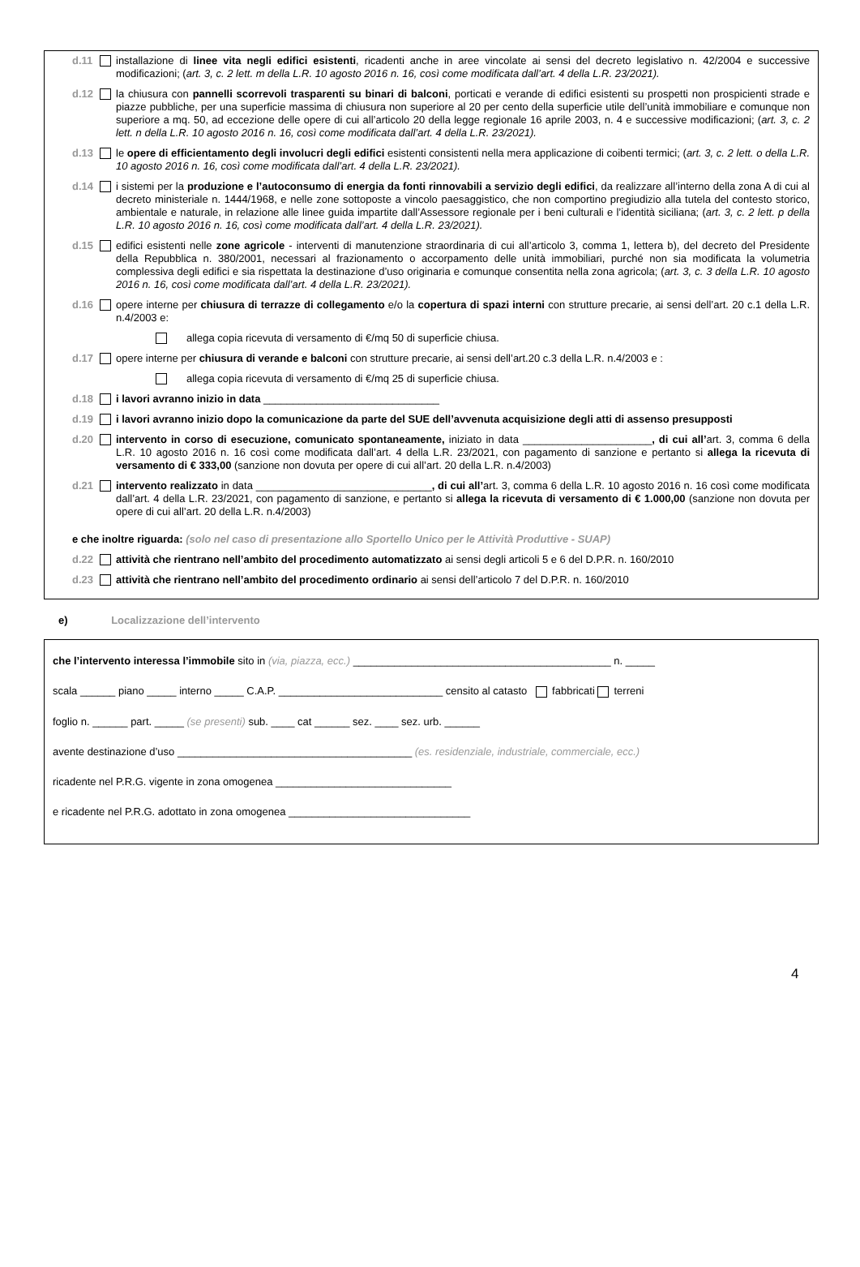d.11 installazione di linee vita negli edifici esistenti, ricadenti anche in aree vincolate ai sensi del decreto legislativo n. 42/2004 e successive modificazioni; (art. 3, c. 2 lett. m della L.R. 10 agosto 2016 n. 16, così come modificata dall’art. 4 della L.R. 23/2021).
d.12 la chiusura con pannelli scorrevoli trasparenti su binari di balconi, porticati e verande di edifici esistenti su prospetti non prospicienti strade e piazze pubbliche, per una superficie massima di chiusura non superiore al 20 per cento della superficie utile dell’unità immobiliare e comunque non superiore a mq. 50, ad eccezione delle opere di cui all’articolo 20 della legge regionale 16 aprile 2003, n. 4 e successive modificazioni; (art. 3, c. 2 lett. n della L.R. 10 agosto 2016 n. 16, così come modificata dall’art. 4 della L.R. 23/2021).
d.13 le opere di efficientamento degli involucri degli edifici esistenti consistenti nella mera applicazione di coibenti termici; (art. 3, c. 2 lett. o della L.R. 10 agosto 2016 n. 16, così come modificata dall’art. 4 della L.R. 23/2021).
d.14 i sistemi per la produzione e l’autoconsumo di energia da fonti rinnovabili a servizio degli edifici, da realizzare all’interno della zona A di cui al decreto ministeriale n. 1444/1968, e nelle zone sottoposte a vincolo paesaggistico, che non comportino pregiudizio alla tutela del contesto storico, ambientale e naturale, in relazione alle linee guida impartite dall’Assessore regionale per i beni culturali e l’identità siciliana; (art. 3, c. 2 lett. p della L.R. 10 agosto 2016 n. 16, così come modificata dall’art. 4 della L.R. 23/2021).
d.15 edifici esistenti nelle zone agricole - interventi di manutenzione straordinaria di cui all’articolo 3, comma 1, lettera b), del decreto del Presidente della Repubblica n. 380/2001, necessari al frazionamento o accorpamento delle unità immobiliari, purché non sia modificata la volumetria complessiva degli edifici e sia rispettata la destinazione d’uso originaria e comunque consentita nella zona agricola; (art. 3, c. 3 della L.R. 10 agosto 2016 n. 16, così come modificata dall’art. 4 della L.R. 23/2021).
d.16 opere interne per chiusura di terrazze di collegamento e/o la copertura di spazi interni con strutture precarie, ai sensi dell’art. 20 c.1 della L.R. n.4/2003 e:
allega copia ricevuta di versamento di €/mq 50 di superficie chiusa.
d.17 opere interne per chiusura di verande e balconi con strutture precarie, ai sensi dell’art.20 c.3 della L.R. n.4/2003 e :
allega copia ricevuta di versamento di €/mq 25 di superficie chiusa.
d.18 i lavori avranno inizio in data ______________________________
d.19 i lavori avranno inizio dopo la comunicazione da parte del SUE dell’avvenuta acquisizione degli atti di assenso presupposti
d.20 intervento in corso di esecuzione, comunicato spontaneamente, iniziato in data ______________________, di cui all’art. 3, comma 6 della L.R. 10 agosto 2016 n. 16 così come modificata dall’art. 4 della L.R. 23/2021, con pagamento di sanzione e pertanto si allega la ricevuta di versamento di € 333,00 (sanzione non dovuta per opere di cui all’art. 20 della L.R. n.4/2003)
d.21 intervento realizzato in data ______________________________, di cui all’art. 3, comma 6 della L.R. 10 agosto 2016 n. 16 così come modificata dall’art. 4 della L.R. 23/2021, con pagamento di sanzione, e pertanto si allega la ricevuta di versamento di € 1.000,00 (sanzione non dovuta per opere di cui all’art. 20 della L.R. n.4/2003)
e che inoltre riguarda: (solo nel caso di presentazione allo Sportello Unico per le Attività Produttive - SUAP)
d.22 attività che rientrano nell’ambito del procedimento automatizzato ai sensi degli articoli 5 e 6 del D.P.R. n. 160/2010
d.23 attività che rientrano nell’ambito del procedimento ordinario ai sensi dell’articolo 7 del D.P.R. n. 160/2010
e) Localizzazione dell’intervento
che l’intervento interessa l’immobile sito in (via, piazza, ecc.) ____________________________________________ n. _____
scala ______ piano _____ interno _____ C.A.P. ____________________________ censito al catasto fabbricati terreni
foglio n. ______ part. _____ (se presenti) sub. ____ cat ______ sez. ____ sez. urb. ______
avente destinazione d’uso ________________________________________ (es. residenziale, industriale, commerciale, ecc.)
ricadente nel P.R.G. vigente in zona omogenea ______________________________
e ricadente nel P.R.G. adottato in zona omogenea _______________________________
4